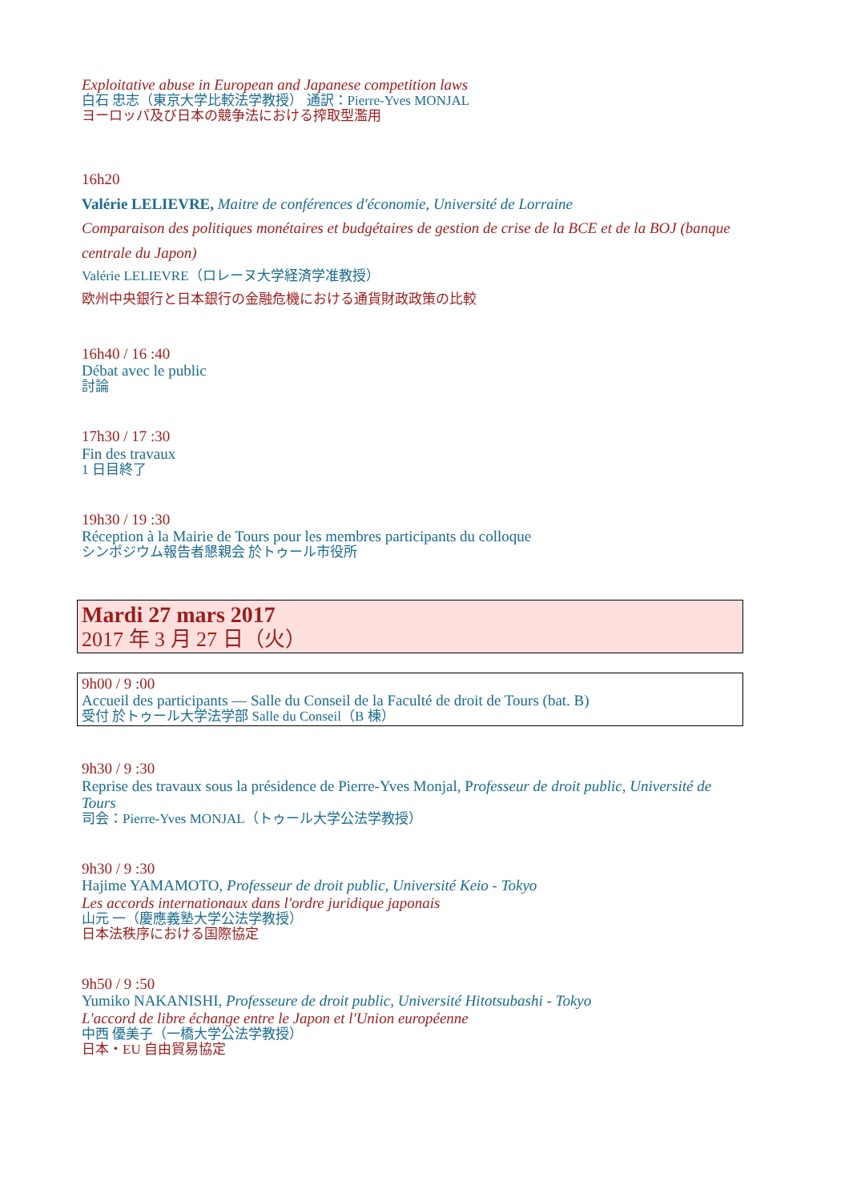Exploitative abuse in European and Japanese competition laws
白石 忠志（東京大学比較法学教授） 通訳：Pierre-Yves MONJAL
ヨーロッパ及び日本の競争法における搾取型濫用
16h20
Valérie LELIEVRE, Maitre de conférences d'économie, Université de Lorraine
Comparaison des politiques monétaires et budgétaires de gestion de crise de la BCE et de la BOJ (banque centrale du Japon)
Valérie LELIEVRE（ロレーヌ大学経済学准教授）
欧州中央銀行と日本銀行の金融危機における通貨財政政策の比較
16h40 / 16 :40
Débat avec le public
討論
17h30 / 17 :30
Fin des travaux
1 日目終了
19h30 / 19 :30
Réception à la Mairie de Tours pour les membres participants du colloque
シンポジウム報告者懇親会 於トゥール市役所
Mardi 27 mars 2017
2017 年 3 月 27 日（火）
9h00 / 9 :00
Accueil des participants — Salle du Conseil de la Faculté de droit de Tours (bat. B)
受付 於トゥール大学法学部 Salle du Conseil（B 棟）
9h30 / 9 :30
Reprise des travaux sous la présidence de Pierre-Yves Monjal, Professeur de droit public, Université de Tours
司会：Pierre-Yves MONJAL（トゥール大学公法学教授）
9h30 / 9 :30
Hajime YAMAMOTO, Professeur de droit public, Université Keio - Tokyo
Les accords internationaux dans l'ordre juridique japonais
山元 一（慶應義塾大学公法学教授）
日本法秩序における国際協定
9h50 / 9 :50
Yumiko NAKANISHI, Professeure de droit public, Université Hitotsubashi - Tokyo
L'accord de libre échange entre le Japon et l'Union européenne
中西 優美子（一橋大学公法学教授）
日本・EU 自由貿易協定